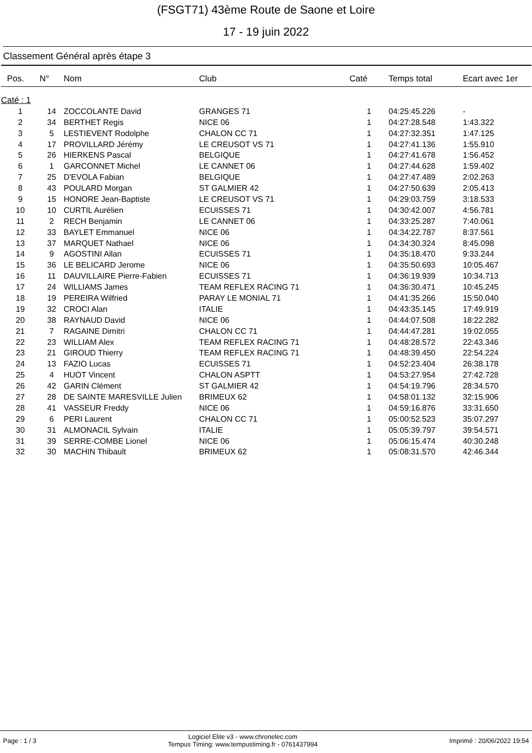(FSGT71) 43ème Route de Saone et Loire
17 - 19 juin 2022
Classement Général après étape 3
| Pos. | N° | Nom | Club | Caté | Temps total | Ecart avec 1er |
| --- | --- | --- | --- | --- | --- | --- |
| Caté : 1 | | | | | | |
| 1 | 14 | ZOCCOLANTE David | GRANGES 71 | 1 | 04:25:45.226 | - |
| 2 | 34 | BERTHET Regis | NICE 06 | 1 | 04:27:28.548 | 1:43.322 |
| 3 | 5 | LESTIEVENT Rodolphe | CHALON CC 71 | 1 | 04:27:32.351 | 1:47.125 |
| 4 | 17 | PROVILLARD Jérémy | LE CREUSOT VS 71 | 1 | 04:27:41.136 | 1:55.910 |
| 5 | 26 | HIERKENS Pascal | BELGIQUE | 1 | 04:27:41.678 | 1:56.452 |
| 6 | 1 | GARCONNET Michel | LE CANNET 06 | 1 | 04:27:44.628 | 1:59.402 |
| 7 | 25 | D'EVOLA Fabian | BELGIQUE | 1 | 04:27:47.489 | 2:02.263 |
| 8 | 43 | POULARD Morgan | ST GALMIER 42 | 1 | 04:27:50.639 | 2:05.413 |
| 9 | 15 | HONORE Jean-Baptiste | LE CREUSOT VS 71 | 1 | 04:29:03.759 | 3:18.533 |
| 10 | 10 | CURTIL Aurélien | ECUISSES 71 | 1 | 04:30:42.007 | 4:56.781 |
| 11 | 2 | RECH Benjamin | LE CANNET 06 | 1 | 04:33:25.287 | 7:40.061 |
| 12 | 33 | BAYLET Emmanuel | NICE 06 | 1 | 04:34:22.787 | 8:37.561 |
| 13 | 37 | MARQUET Nathael | NICE 06 | 1 | 04:34:30.324 | 8:45.098 |
| 14 | 9 | AGOSTINI Allan | ECUISSES 71 | 1 | 04:35:18.470 | 9:33.244 |
| 15 | 36 | LE BELICARD Jerome | NICE 06 | 1 | 04:35:50.693 | 10:05.467 |
| 16 | 11 | DAUVILLAIRE Pierre-Fabien | ECUISSES 71 | 1 | 04:36:19.939 | 10:34.713 |
| 17 | 24 | WILLIAMS James | TEAM REFLEX RACING 71 | 1 | 04:36:30.471 | 10:45.245 |
| 18 | 19 | PEREIRA Wilfried | PARAY LE MONIAL 71 | 1 | 04:41:35.266 | 15:50.040 |
| 19 | 32 | CROCI Alan | ITALIE | 1 | 04:43:35.145 | 17:49.919 |
| 20 | 38 | RAYNAUD David | NICE 06 | 1 | 04:44:07.508 | 18:22.282 |
| 21 | 7 | RAGAINE Dimitri | CHALON CC 71 | 1 | 04:44:47.281 | 19:02.055 |
| 22 | 23 | WILLIAM Alex | TEAM REFLEX RACING 71 | 1 | 04:48:28.572 | 22:43.346 |
| 23 | 21 | GIROUD Thierry | TEAM REFLEX RACING 71 | 1 | 04:48:39.450 | 22:54.224 |
| 24 | 13 | FAZIO Lucas | ECUISSES 71 | 1 | 04:52:23.404 | 26:38.178 |
| 25 | 4 | HUOT Vincent | CHALON ASPTT | 1 | 04:53:27.954 | 27:42.728 |
| 26 | 42 | GARIN Clément | ST GALMIER 42 | 1 | 04:54:19.796 | 28:34.570 |
| 27 | 28 | DE SAINTE MARESVILLE Julien | BRIMEUX 62 | 1 | 04:58:01.132 | 32:15.906 |
| 28 | 41 | VASSEUR Freddy | NICE 06 | 1 | 04:59:16.876 | 33:31.650 |
| 29 | 6 | PERI Laurent | CHALON CC 71 | 1 | 05:00:52.523 | 35:07.297 |
| 30 | 31 | ALMONACIL Sylvain | ITALIE | 1 | 05:05:39.797 | 39:54.571 |
| 31 | 39 | SERRE-COMBE Lionel | NICE 06 | 1 | 05:06:15.474 | 40:30.248 |
| 32 | 30 | MACHIN Thibault | BRIMEUX 62 | 1 | 05:08:31.570 | 42:46.344 |
Page : 1 / 3
Logiciel Elite v3 - www.chronelec.com
Tempus Timing: www.tempustiming.fr - 0761437994
Imprimé : 20/06/2022 19:54